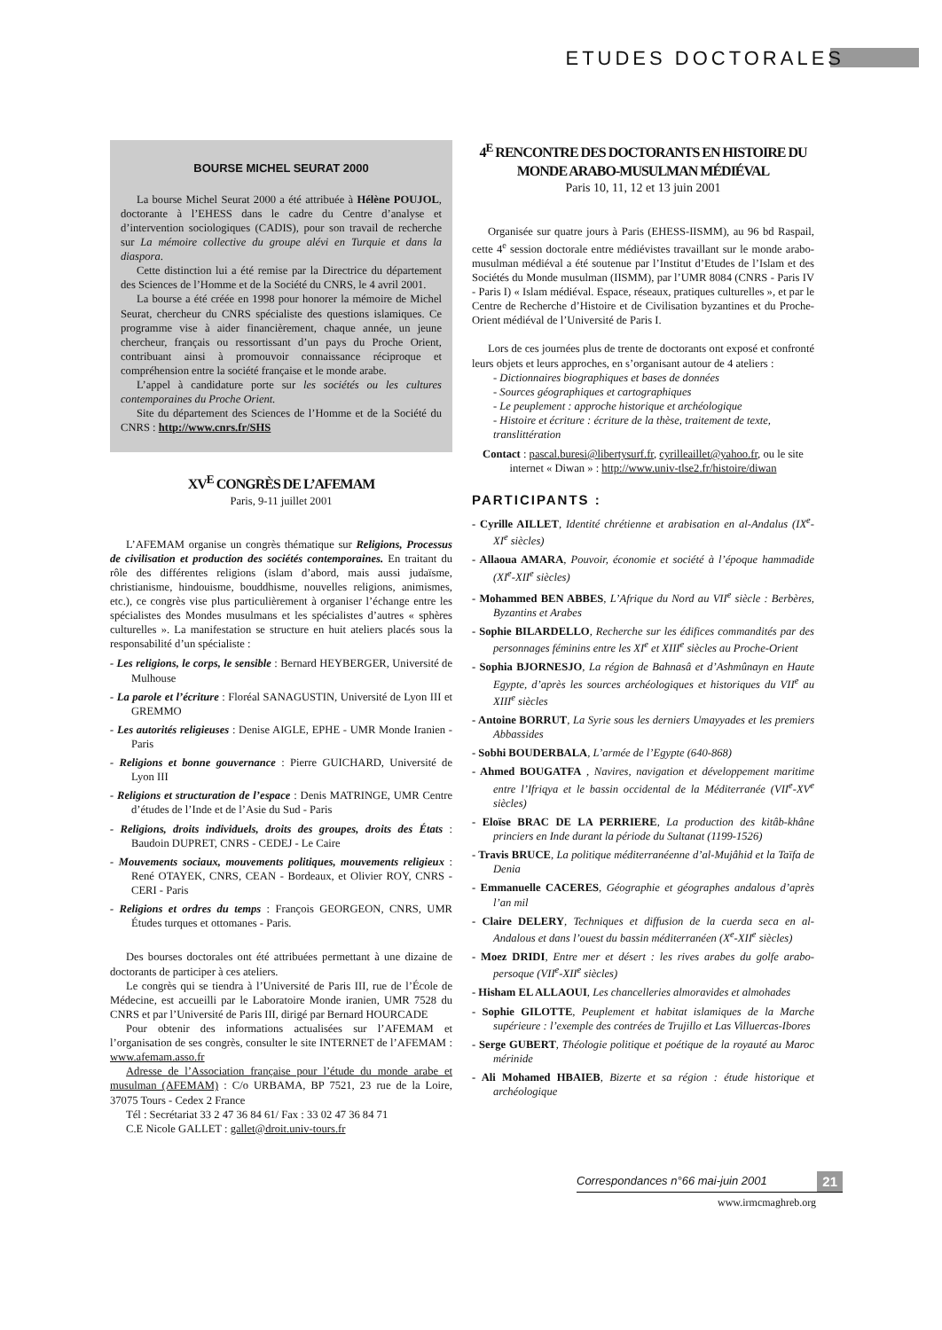ETUDES DOCTORALES
BOURSE MICHEL SEURAT 2000
La bourse Michel Seurat 2000 a été attribuée à Hélène POUJOL, doctorante à l’EHESS dans le cadre du Centre d’analyse et d’intervention sociologiques (CADIS), pour son travail de recherche sur La mémoire collective du groupe alévi en Turquie et dans la diaspora.
Cette distinction lui a été remise par la Directrice du département des Sciences de l’Homme et de la Société du CNRS, le 4 avril 2001.
La bourse a été créée en 1998 pour honorer la mémoire de Michel Seurat, chercheur du CNRS spécialiste des questions islamiques. Ce programme vise à aider financièrement, chaque année, un jeune chercheur, français ou ressortissant d’un pays du Proche Orient, contribuant ainsi à promouvoir connaissance réciproque et compréhension entre la société française et le monde arabe.
L’appel à candidature porte sur les sociétés ou les cultures contemporaines du Proche Orient.
Site du département des Sciences de l’Homme et de la Société du CNRS : http://www.cnrs.fr/SHS
XV<sup>E</sup> CONGRÈS DE L’AFEMAM
Paris, 9-11 juillet 2001
L’AFEMAM organise un congrès thématique sur Religions, Processus de civilisation et production des sociétés contemporaines. En traitant du rôle des différentes religions (islam d’abord, mais aussi judaïsme, christianisme, hindouisme, bouddhisme, nouvelles religions, animismes, etc.), ce congrès vise plus particulièrement à organiser l’échange entre les spécialistes des Mondes musulmans et les spécialistes d’autres « sphères culturelles ». La manifestation se structure en huit ateliers placés sous la responsabilité d’un spécialiste :
- Les religions, le corps, le sensible : Bernard HEYBERGER, Université de Mulhouse
- La parole et l’écriture : Floréal SANAGUSTIN, Université de Lyon III et GREMMO
- Les autorités religieuses : Denise AIGLE, EPHE - UMR Monde Iranien - Paris
- Religions et bonne gouvernance : Pierre GUICHARD, Université de Lyon III
- Religions et structuration de l’espace : Denis MATRINGE, UMR Centre d’études de l’Inde et de l’Asie du Sud - Paris
- Religions, droits individuels, droits des groupes, droits des États : Baudoin DUPRET, CNRS - CEDEJ - Le Caire
- Mouvements sociaux, mouvements politiques, mouvements religieux : René OTAYEK, CNRS, CEAN - Bordeaux, et Olivier ROY, CNRS - CERI - Paris
- Religions et ordres du temps : François GEORGEON, CNRS, UMR Études turques et ottomanes - Paris.
Des bourses doctorales ont été attribuées permettant à une dizaine de doctorants de participer à ces ateliers.
Le congrès qui se tiendra à l’Université de Paris III, rue de l’École de Médecine, est accueilli par le Laboratoire Monde iranien, UMR 7528 du CNRS et par l’Université de Paris III, dirigé par Bernard HOURCADE
Pour obtenir des informations actualisées sur l’AFEMAM et l’organisation de ses congrès, consulter le site INTERNET de l’AFEMAM : www.afemam.asso.fr
Adresse de l’Association française pour l’étude du monde arabe et musulman (AFEMAM) : C/o URBAMA, BP 7521, 23 rue de la Loire, 37075 Tours - Cedex 2 France
Tél : Secrétariat 33 2 47 36 84 61/ Fax : 33 02 47 36 84 71
C.E Nicole GALLET : gallet@droit.univ-tours.fr
4<sup>E</sup> RENCONTRE DES DOCTORANTS EN HISTOIRE DU MONDE ARABO-MUSULMAN MÉDIÉVAL
Paris 10, 11, 12 et 13 juin 2001
Organisée sur quatre jours à Paris (EHESS-IISMM), au 96 bd Raspail, cette 4<sup>e</sup> session doctorale entre médiévistes travaillant sur le monde arabo-musulman médiéval a été soutenue par l’Institut d’Etudes de l’Islam et des Sociétés du Monde musulman (IISMM), par l’UMR 8084 (CNRS - Paris IV - Paris I) « Islam médiéval. Espace, réseaux, pratiques culturelles », et par le Centre de Recherche d’Histoire et de Civilisation byzantines et du Proche-Orient médiéval de l’Université de Paris I.
Lors de ces journées plus de trente de doctorants ont exposé et confronté leurs objets et leurs approches, en s’organisant autour de 4 ateliers :
- Dictionnaires biographiques et bases de données
- Sources géographiques et cartographiques
- Le peuplement : approche historique et archéologique
- Histoire et écriture : écriture de la thèse, traitement de texte, translittération
Contact : pascal.buresi@libertysurf.fr, cyrilleaillet@yahoo.fr, ou le site internet « Diwan » : http://www.univ-tlse2.fr/histoire/diwan
PARTICIPANTS :
- Cyrille AILLET, Identité chrétienne et arabisation en al-Andalus (IX<sup>e</sup>-XI<sup>e</sup> siècles)
- Allaoua AMARA, Pouvoir, économie et société à l’époque hammadide (XI<sup>e</sup>-XII<sup>e</sup> siècles)
- Mohammed BEN ABBES, L’Afrique du Nord au VII<sup>e</sup> siècle : Berbères, Byzantins et Arabes
- Sophie BILARDELLO, Recherche sur les édifices commandités par des personnages féminins entre les XI<sup>e</sup> et XIII<sup>e</sup> siècles au Proche-Orient
- Sophia BJORNESJO, La région de Bahnasâ et d’Ashmûnayn en Haute Egypte, d’après les sources archéologiques et historiques du VII<sup>e</sup> au XIII<sup>e</sup> siècles
- Antoine BORRUT, La Syrie sous les derniers Umayyades et les premiers Abbassides
- Sobhi BOUDERBALA, L’armée de l’Egypte (640-868)
- Ahmed BOUGATFA , Navires, navigation et développement maritime entre l’Ifriqya et le bassin occidental de la Méditerranée (VII<sup>e</sup>-XV<sup>e</sup> siècles)
- Eloïse BRAC DE LA PERRIERE, La production des kitâb-khâne princiers en Inde durant la période du Sultanat (1199-1526)
- Travis BRUCE, La politique méditerranéenne d’al-Mujâhid et la Taïfa de Denia
- Emmanuelle CACERES, Géographie et géographes andalous d’après l’an mil
- Claire DELERY, Techniques et diffusion de la cuerda seca en al-Andalous et dans l’ouest du bassin méditerranéen (X<sup>e</sup>-XII<sup>e</sup> siècles)
- Moez DRIDI, Entre mer et désert : les rives arabes du golfe arabo-persoque (VII<sup>e</sup>-XII<sup>e</sup> siècles)
- Hisham EL ALLAOUI, Les chancelleries almoravides et almohades
- Sophie GILOTTE, Peuplement et habitat islamiques de la Marche supérieure : l’exemple des contrées de Trujillo et Las Villuercas-Ibores
- Serge GUBERT, Théologie politique et poétique de la royauté au Maroc mérinide
- Ali Mohamed HBAIEB, Bizerte et sa région : étude historique et archéologique
Correspondances n°66 mai-juin 2001 21
www.irmcmaghreb.org